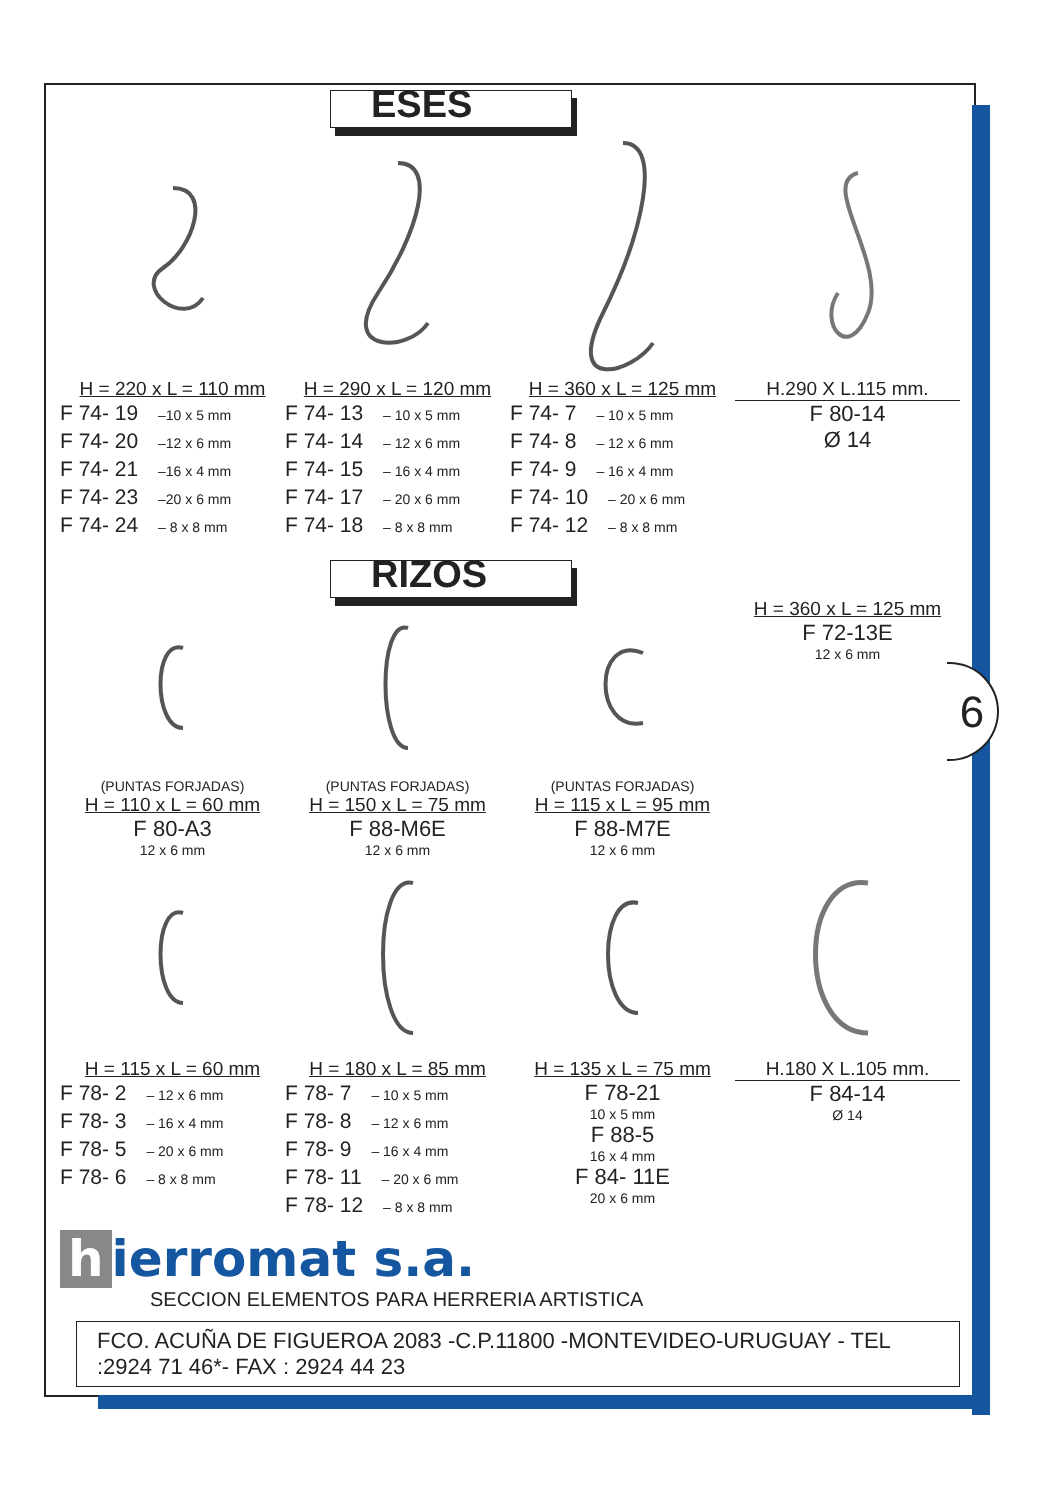6
ESES
H = 220 x L = 110 mm
F 74- 19 –10 x 5 mm
F 74- 20 –12 x 6 mm
F 74- 21 –16 x 4 mm
F 74- 23 –20 x 6 mm
F 74- 24 – 8 x 8 mm
H = 290 x L = 120 mm
F 74- 13 – 10 x 5 mm
F 74- 14 – 12 x 6 mm
F 74- 15 – 16 x 4 mm
F 74- 17 – 20 x 6 mm
F 74- 18 – 8 x 8 mm
H = 360 x L = 125 mm
F 74- 7 – 10 x 5 mm
F 74- 8 – 12 x 6 mm
F 74- 9 – 16 x 4 mm
F 74- 10 – 20 x 6 mm
F 74- 12 – 8 x 8 mm
H.290 X L.115 mm.
F 80-14
Ø 14
RIZOS
(PUNTAS FORJADAS)
H = 110 x L = 60 mm
F 80-A3
12 x 6 mm
(PUNTAS FORJADAS)
H = 150 x L = 75 mm
F 88-M6E
12 x 6 mm
(PUNTAS FORJADAS)
H = 115 x L = 95 mm
F 88-M7E
12 x 6 mm
H = 360 x L = 125 mm
F 72-13E
12 x 6 mm
H = 115 x L = 60 mm
F 78- 2 – 12 x 6 mm
F 78- 3 – 16 x 4 mm
F 78- 5 – 20 x 6 mm
F 78- 6 – 8 x 8 mm
H = 180 x L = 85 mm
F 78- 7 – 10 x 5 mm
F 78- 8 – 12 x 6 mm
F 78- 9 – 16 x 4 mm
F 78- 11 – 20 x 6 mm
F 78- 12 – 8 x 8 mm
H = 135 x L = 75 mm
F 78-21
10 x 5 mm
F 88-5
16 x 4 mm
F 84- 11E
20 x 6 mm
H.180 X L.105 mm.
F 84-14
Ø 14
h ierromat s.a.
SECCION ELEMENTOS PARA HERRERIA ARTISTICA
FCO. ACUÑA DE FIGUEROA 2083 -C.P.11800 -MONTEVIDEO-URUGUAY - TEL :2924 71 46*- FAX : 2924 44 23